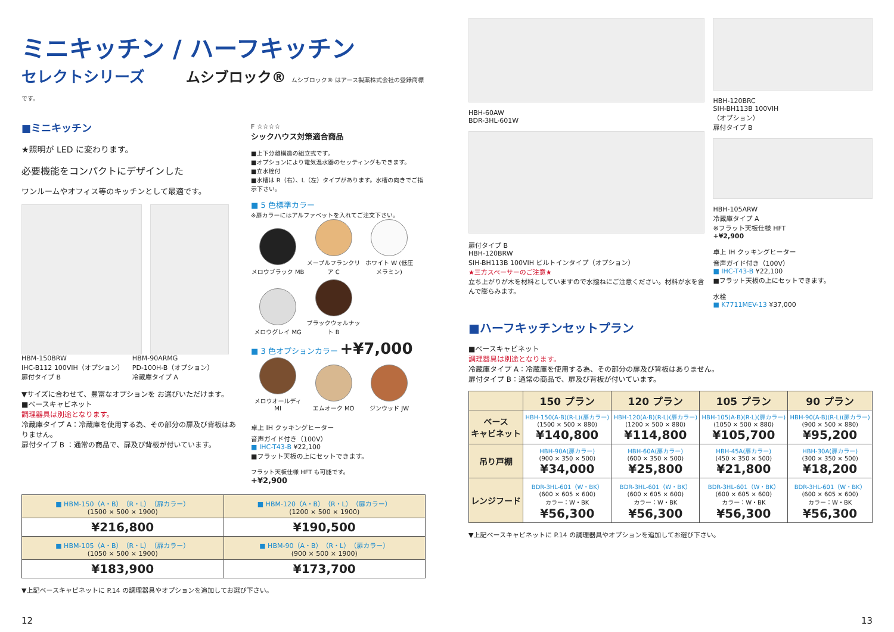ミニキッチン / ハーフキッチン
セレクトシリーズ ムシブロック® ムシブロック® はアース製薬株式会社の登録商標です。
■ミニキッチン
★照明が LED に変わります。
必要機能をコンパクトにデザインした
ワンルームやオフィス等のキッチンとして最適です。
HBM-150BRW
IHC-B112 100VIH（オプション）
扉付タイプ B
HBM-90ARMG
PD-100H-B（オプション）
冷蔵庫タイプ A
▼サイズに合わせて、豊富なオプションを お選びいただけます。
■ベースキャビネット
調理器具は別途となります。
冷蔵庫タイプ A：冷蔵庫を使用する為、その部分の扉及び背板はありません。
扉付タイプ B ：通常の商品で、扉及び背板が付いています。
F ☆☆☆☆
シックハウス対策適合商品
■上下分離構造の組立式です。
■オプションにより電気温水器のセッティングもできます。
■立水栓付
■水槽は R（右）、L（左）タイプがあります。水槽の向きでご指示下さい。
■ 5 色標準カラー
※扉カラーにはアルファベットを入れてご注文下さい。
メロウブラック MB
メープルフランクリア C
ホワイト W (低圧メラミン)
メロウグレイ MG
ブラックウォルナット B
■ 3 色オプションカラー +¥7,000
メロウオールディ MI
エムオーク MO ジンウッド JW
卓上 IH クッキングヒーター
音声ガイド付き（100V）
■ IHC-T43-B ¥22,100
■フラット天板の上にセットできます。
フラット天板仕様 HFT も可能です。
+¥2,900
| ■ HBM-150（A・B）（R・L）（扉カラー） (1500 × 500 × 1900) | ■ HBM-120（A・B）（R・L）（扉カラー） (1200 × 500 × 1900) |
| ¥216,800 | ¥190,500 |
| ■ HBM-105（A・B）（R・L）（扉カラー） (1050 × 500 × 1900) | ■ HBM-90（A・B）（R・L）（扉カラー） (900 × 500 × 1900) |
| ¥183,900 | ¥173,700 |
▼上記ベースキャビネットに P.14 の調理器具やオプションを追加してお選び下さい。
12
HBH-60AW
BDR-3HL-601W
扉付タイプ B
HBH-120BRW
SIH-BH113B 100VIH ビルトインタイプ（オプション）
★三方スペーサーのご注意★
立ち上がりが木を材料としていますので水撥ねにご注意ください。材料が水を含んで膨らみます。
HBH-120BRC
SIH-BH113B 100VIH
（オプション）
扉付タイプ B
HBH-105ARW
冷蔵庫タイプ A
※フラット天板仕様 HFT
+¥2,900
卓上 IH クッキングヒーター
音声ガイド付き（100V）
■ IHC-T43-B ¥22,100
■フラット天板の上にセットできます。
水栓
■ K7711MEV-13 ¥37,000
■ハーフキッチンセットプラン
■ベースキャビネット
調理器具は別途となります。
冷蔵庫タイプ A：冷蔵庫を使用する為、その部分の扉及び背板はありません。
扉付タイプ B：通常の商品で、扉及び背板が付いています。
| | 150 プラン | 120 プラン | 105 プラン | 90 プラン |
| --- | --- | --- | --- | --- |
| ベース キャビネット | HBH-150(A·B)(R·L)(扉カラー) (1500 × 500 × 880) ¥140,800 | HBH-120(A·B)(R·L)(扉カラー) (1200 × 500 × 880) ¥114,800 | HBH-105(A·B)(R·L)(扉カラー) (1050 × 500 × 880) ¥105,700 | HBH-90(A·B)(R·L)(扉カラー) (900 × 500 × 880) ¥95,200 |
| 吊り戸棚 | HBH-90A(扉カラー) (900 × 350 × 500) ¥34,000 | HBH-60A(扉カラー) (600 × 350 × 500) ¥25,800 | HBH-45A(扉カラー) (450 × 350 × 500) ¥21,800 | HBH-30A(扉カラー) (300 × 350 × 500) ¥18,200 |
| レンジフード | BDR-3HL-601（W・BK） (600 × 605 × 600) カラー：W・BK ¥56,300 | BDR-3HL-601（W・BK） (600 × 605 × 600) カラー：W・BK ¥56,300 | BDR-3HL-601（W・BK） (600 × 605 × 600) カラー：W・BK ¥56,300 | BDR-3HL-601（W・BK） (600 × 605 × 600) カラー：W・BK ¥56,300 |
▼上記ベースキャビネットに P.14 の調理器具やオプションを追加してお選び下さい。
13